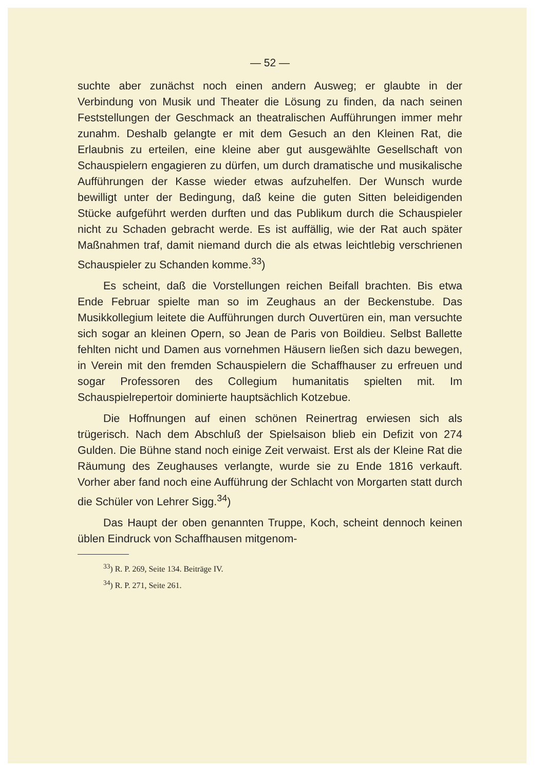— 52 —
suchte aber zunächst noch einen andern Ausweg; er glaubte in der Verbindung von Musik und Theater die Lösung zu finden, da nach seinen Feststellungen der Geschmack an theatralischen Aufführungen immer mehr zunahm. Deshalb gelangte er mit dem Gesuch an den Kleinen Rat, die Erlaubnis zu erteilen, eine kleine aber gut ausgewählte Gesellschaft von Schauspielern engagieren zu dürfen, um durch dramatische und musikalische Aufführungen der Kasse wieder etwas aufzuhelfen. Der Wunsch wurde bewilligt unter der Bedingung, daß keine die guten Sitten beleidigenden Stücke aufgeführt werden durften und das Publikum durch die Schauspieler nicht zu Schaden gebracht werde. Es ist auffällig, wie der Rat auch später Maßnahmen traf, damit niemand durch die als etwas leichtlebig verschrienen Schauspieler zu Schanden komme.<sup>33</sup>)
Es scheint, daß die Vorstellungen reichen Beifall brachten. Bis etwa Ende Februar spielte man so im Zeughaus an der Beckenstube. Das Musikkollegium leitete die Aufführungen durch Ouvertüren ein, man versuchte sich sogar an kleinen Opern, so Jean de Paris von Boildieu. Selbst Ballette fehlten nicht und Damen aus vornehmen Häusern ließen sich dazu bewegen, in Verein mit den fremden Schauspielern die Schaffhauser zu erfreuen und sogar Professoren des Collegium humanitatis spielten mit. Im Schauspielrepertoir dominierte hauptsächlich Kotzebue.
Die Hoffnungen auf einen schönen Reinertrag erwiesen sich als trügerisch. Nach dem Abschluß der Spielsaison blieb ein Defizit von 274 Gulden. Die Bühne stand noch einige Zeit verwaist. Erst als der Kleine Rat die Räumung des Zeughauses verlangte, wurde sie zu Ende 1816 verkauft. Vorher aber fand noch eine Aufführung der Schlacht von Morgarten statt durch die Schüler von Lehrer Sigg.<sup>34</sup>)
Das Haupt der oben genannten Truppe, Koch, scheint dennoch keinen üblen Eindruck von Schaffhausen mitgenom-
<sup>33</sup>) R. P. 269, Seite 134. Beiträge IV.
<sup>34</sup>) R. P. 271, Seite 261.